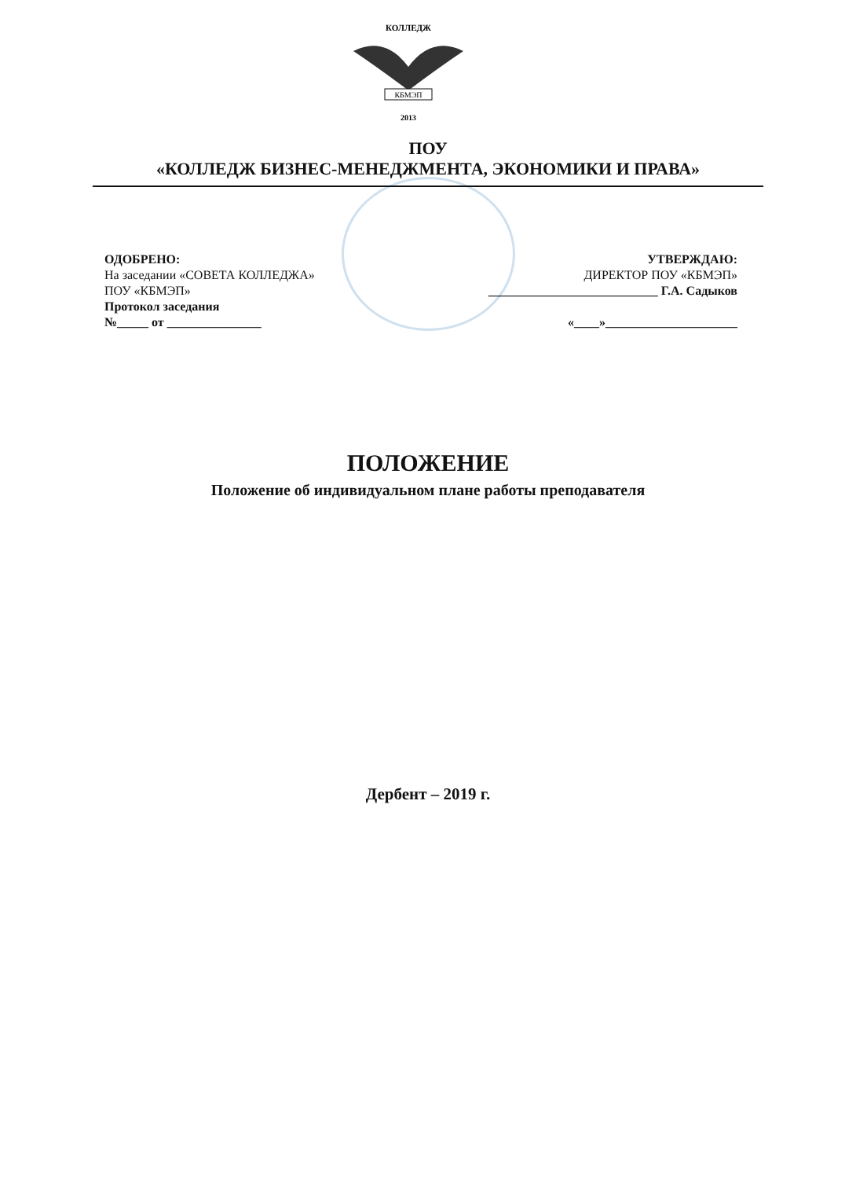КОЛЛЕДЖ
КБМЭП
2013
ПОУ
«КОЛЛЕДЖ БИЗНЕС-МЕНЕДЖМЕНТА, ЭКОНОМИКИ И ПРАВА»
ОДОБРЕНО:
На заседании «СОВЕТА КОЛЛЕДЖА»
ПОУ «КБМЭП»
Протокол заседания
№_____ от _______________
УТВЕРЖДАЮ:
ДИРЕКТОР ПОУ «КБМЭП»
___________________________ Г.А. Садыков
«____»_____________________
ПОЛОЖЕНИЕ
Положение об индивидуальном плане работы преподавателя
Дербент – 2019 г.